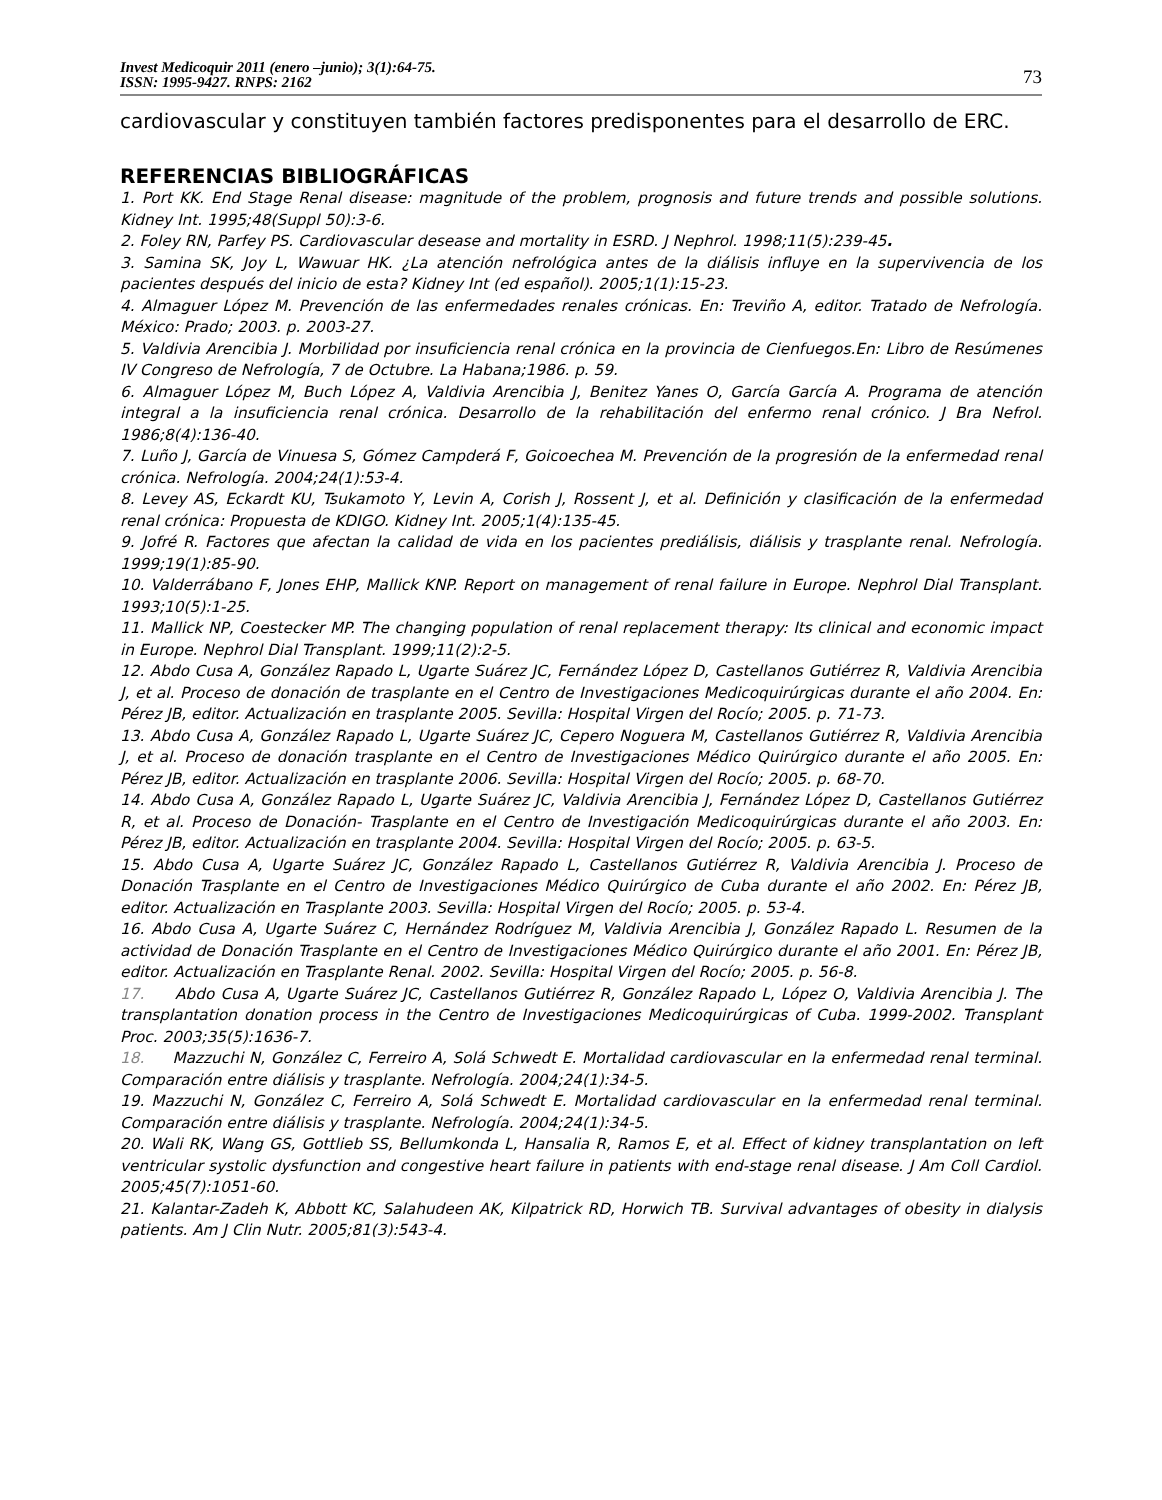Invest Medicoquir 2011 (enero –junio); 3(1):64-75.
ISSN: 1995-9427. RNPS: 2162
73
cardiovascular y constituyen también factores predisponentes para el desarrollo de ERC.
REFERENCIAS BIBLIOGRÁFICAS
1. Port KK. End Stage Renal disease: magnitude of the problem, prognosis and future trends and possible solutions. Kidney Int. 1995;48(Suppl 50):3-6.
2. Foley RN, Parfey PS. Cardiovascular desease and mortality in ESRD. J Nephrol. 1998;11(5):239-45.
3. Samina SK, Joy L, Wawuar HK. ¿La atención nefrológica antes de la diálisis influye en la supervivencia de los pacientes después del inicio de esta? Kidney Int (ed español). 2005;1(1):15-23.
4. Almaguer López M. Prevención de las enfermedades renales crónicas. En: Treviño A, editor. Tratado de Nefrología. México: Prado; 2003. p. 2003-27.
5. Valdivia Arencibia J. Morbilidad por insuficiencia renal crónica en la provincia de Cienfuegos.En: Libro de Resúmenes IV Congreso de Nefrología, 7 de Octubre. La Habana;1986. p. 59.
6. Almaguer López M, Buch López A, Valdivia Arencibia J, Benitez Yanes O, García García A. Programa de atención integral a la insuficiencia renal crónica. Desarrollo de la rehabilitación del enfermo renal crónico. J Bra Nefrol. 1986;8(4):136-40.
7. Luño J, García de Vinuesa S, Gómez Campderá F, Goicoechea M. Prevención de la progresión de la enfermedad renal crónica. Nefrología. 2004;24(1):53-4.
8. Levey AS, Eckardt KU, Tsukamoto Y, Levin A, Corish J, Rossent J, et al. Definición y clasificación de la enfermedad renal crónica: Propuesta de KDIGO. Kidney Int. 2005;1(4):135-45.
9. Jofré R. Factores que afectan la calidad de vida en los pacientes prediálisis, diálisis y trasplante renal. Nefrología. 1999;19(1):85-90.
10. Valderrábano F, Jones EHP, Mallick KNP. Report on management of renal failure in Europe. Nephrol Dial Transplant. 1993;10(5):1-25.
11. Mallick NP, Coestecker MP. The changing population of renal replacement therapy: Its clinical and economic impact in Europe. Nephrol Dial Transplant. 1999;11(2):2-5.
12. Abdo Cusa A, González Rapado L, Ugarte Suárez JC, Fernández López D, Castellanos Gutiérrez R, Valdivia Arencibia J, et al. Proceso de donación de trasplante en el Centro de Investigaciones Medicoquirúrgicas durante el año 2004. En: Pérez JB, editor. Actualización en trasplante 2005. Sevilla: Hospital Virgen del Rocío; 2005. p. 71-73.
13. Abdo Cusa A, González Rapado L, Ugarte Suárez JC, Cepero Noguera M, Castellanos Gutiérrez R, Valdivia Arencibia J, et al. Proceso de donación trasplante en el Centro de Investigaciones Médico Quirúrgico durante el año 2005. En: Pérez JB, editor. Actualización en trasplante 2006. Sevilla: Hospital Virgen del Rocío; 2005. p. 68-70.
14. Abdo Cusa A, González Rapado L, Ugarte Suárez JC, Valdivia Arencibia J, Fernández López D, Castellanos Gutiérrez R, et al. Proceso de Donación- Trasplante en el Centro de Investigación Medicoquirúrgicas durante el año 2003. En: Pérez JB, editor. Actualización en trasplante 2004. Sevilla: Hospital Virgen del Rocío; 2005. p. 63-5.
15. Abdo Cusa A, Ugarte Suárez JC, González Rapado L, Castellanos Gutiérrez R, Valdivia Arencibia J. Proceso de Donación Trasplante en el Centro de Investigaciones Médico Quirúrgico de Cuba durante el año 2002. En: Pérez JB, editor. Actualización en Trasplante 2003. Sevilla: Hospital Virgen del Rocío; 2005. p. 53-4.
16. Abdo Cusa A, Ugarte Suárez C, Hernández Rodríguez M, Valdivia Arencibia J, González Rapado L. Resumen de la actividad de Donación Trasplante en el Centro de Investigaciones Médico Quirúrgico durante el año 2001. En: Pérez JB, editor. Actualización en Trasplante Renal. 2002. Sevilla: Hospital Virgen del Rocío; 2005. p. 56-8.
17. Abdo Cusa A, Ugarte Suárez JC, Castellanos Gutiérrez R, González Rapado L, López O, Valdivia Arencibia J. The transplantation donation process in the Centro de Investigaciones Medicoquirúrgicas of Cuba. 1999-2002. Transplant Proc. 2003;35(5):1636-7.
18. Mazzuchi N, González C, Ferreiro A, Solá Schwedt E. Mortalidad cardiovascular en la enfermedad renal terminal. Comparación entre diálisis y trasplante. Nefrología. 2004;24(1):34-5.
19. Mazzuchi N, González C, Ferreiro A, Solá Schwedt E. Mortalidad cardiovascular en la enfermedad renal terminal. Comparación entre diálisis y trasplante. Nefrología. 2004;24(1):34-5.
20. Wali RK, Wang GS, Gottlieb SS, Bellumkonda L, Hansalia R, Ramos E, et al. Effect of kidney transplantation on left ventricular systolic dysfunction and congestive heart failure in patients with end-stage renal disease. J Am Coll Cardiol. 2005;45(7):1051-60.
21. Kalantar-Zadeh K, Abbott KC, Salahudeen AK, Kilpatrick RD, Horwich TB. Survival advantages of obesity in dialysis patients. Am J Clin Nutr. 2005;81(3):543-4.